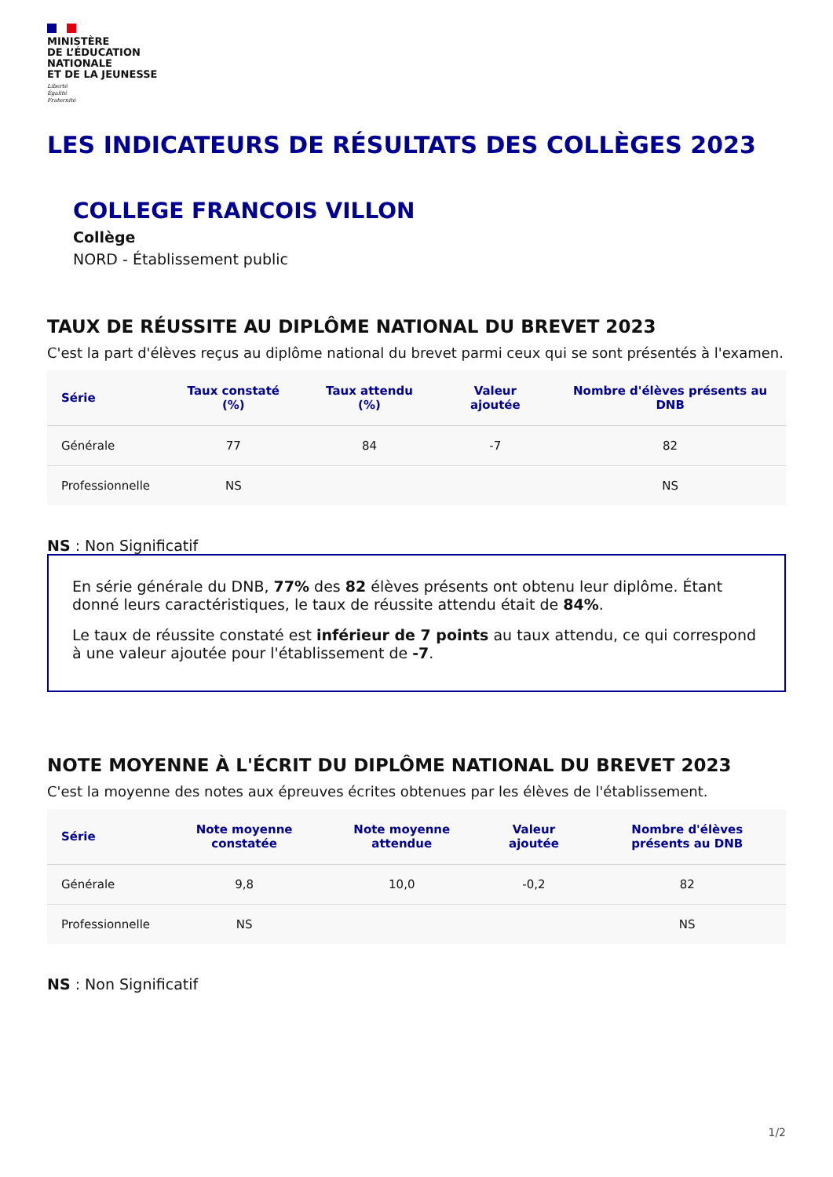MINISTÈRE
DE L’ÉDUCATION
NATIONALE
ET DE LA JEUNESSE
Liberté
Égalité
Fraternité
LES INDICATEURS DE RÉSULTATS DES COLLÈGES 2023
COLLEGE FRANCOIS VILLON
Collège
NORD - Établissement public
TAUX DE RÉUSSITE AU DIPLÔME NATIONAL DU BREVET 2023
C'est la part d'élèves reçus au diplôme national du brevet parmi ceux qui se sont présentés à l'examen.
| Série | Taux constaté (%) | Taux attendu (%) | Valeur ajoutée | Nombre d'élèves présents au DNB |
| --- | --- | --- | --- | --- |
| Générale | 77 | 84 | -7 | 82 |
| Professionnelle | NS | | | NS |
NS : Non Significatif
En série générale du DNB, 77% des 82 élèves présents ont obtenu leur diplôme. Étant donné leurs caractéristiques, le taux de réussite attendu était de 84%.
Le taux de réussite constaté est inférieur de 7 points au taux attendu, ce qui correspond à une valeur ajoutée pour l'établissement de -7.
NOTE MOYENNE À L'ÉCRIT DU DIPLÔME NATIONAL DU BREVET 2023
C'est la moyenne des notes aux épreuves écrites obtenues par les élèves de l'établissement.
| Série | Note moyenne constatée | Note moyenne attendue | Valeur ajoutée | Nombre d'élèves présents au DNB |
| --- | --- | --- | --- | --- |
| Générale | 9,8 | 10,0 | -0,2 | 82 |
| Professionnelle | NS | | | NS |
NS : Non Significatif
1/2